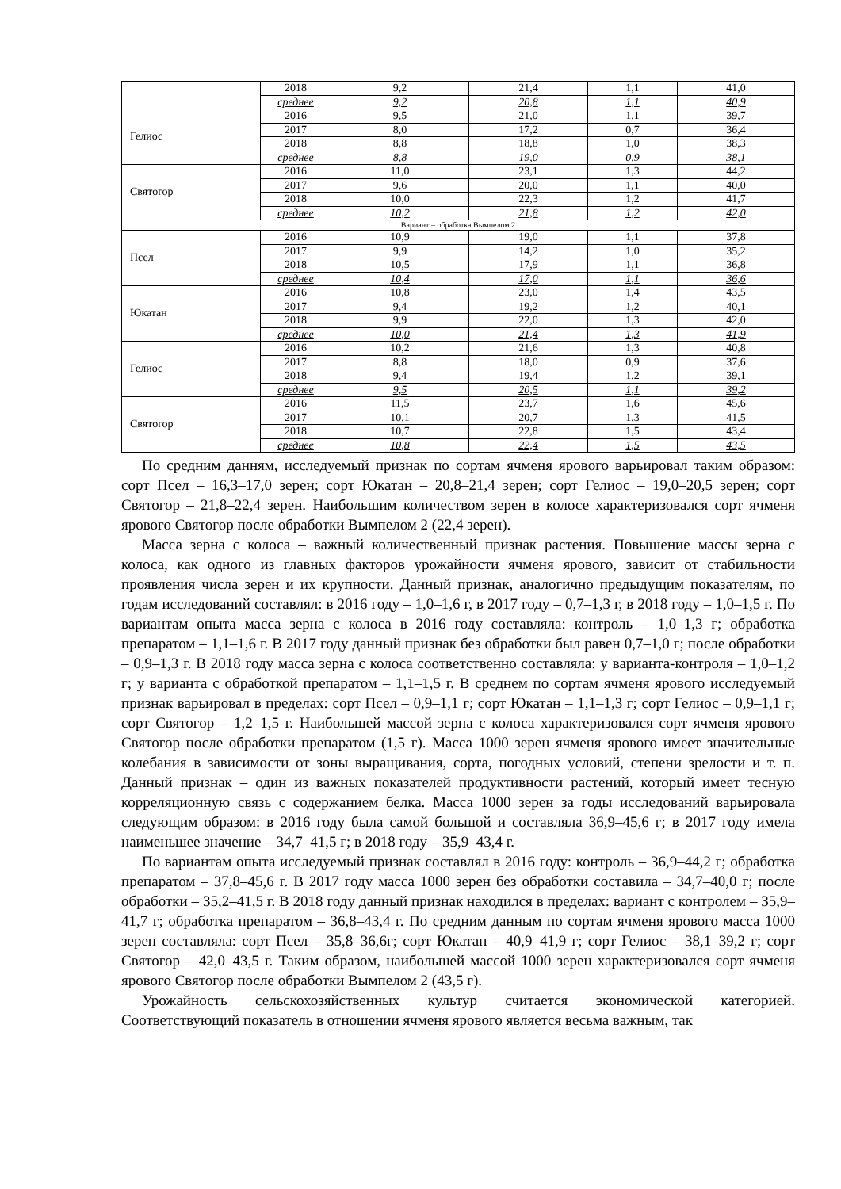| | 2018 | 9,2 | 21,4 | 1,1 | 41,0 |
| | среднее | 9,2 | 20,8 | 1,1 | 40,9 |
| Гелиос | 2016 | 9,5 | 21,0 | 1,1 | 39,7 |
| | 2017 | 8,0 | 17,2 | 0,7 | 36,4 |
| | 2018 | 8,8 | 18,8 | 1,0 | 38,3 |
| | среднее | 8,8 | 19,0 | 0,9 | 38,1 |
| Святогор | 2016 | 11,0 | 23,1 | 1,3 | 44,2 |
| | 2017 | 9,6 | 20,0 | 1,1 | 40,0 |
| | 2018 | 10,0 | 22,3 | 1,2 | 41,7 |
| | среднее | 10,2 | 21,8 | 1,2 | 42,0 |
| Вариант – обработка Вымпелом 2 | | | | | |
| Псел | 2016 | 10,9 | 19,0 | 1,1 | 37,8 |
| | 2017 | 9,9 | 14,2 | 1,0 | 35,2 |
| | 2018 | 10,5 | 17,9 | 1,1 | 36,8 |
| | среднее | 10,4 | 17,0 | 1,1 | 36,6 |
| Юкатан | 2016 | 10,8 | 23,0 | 1,4 | 43,5 |
| | 2017 | 9,4 | 19,2 | 1,2 | 40,1 |
| | 2018 | 9,9 | 22,0 | 1,3 | 42,0 |
| | среднее | 10,0 | 21,4 | 1,3 | 41,9 |
| Гелиос | 2016 | 10,2 | 21,6 | 1,3 | 40,8 |
| | 2017 | 8,8 | 18,0 | 0,9 | 37,6 |
| | 2018 | 9,4 | 19,4 | 1,2 | 39,1 |
| | среднее | 9,5 | 20,5 | 1,1 | 39,2 |
| Святогор | 2016 | 11,5 | 23,7 | 1,6 | 45,6 |
| | 2017 | 10,1 | 20,7 | 1,3 | 41,5 |
| | 2018 | 10,7 | 22,8 | 1,5 | 43,4 |
| | среднее | 10,8 | 22,4 | 1,5 | 43,5 |
По средним данням, исследуемый признак по сортам ячменя ярового варьировал таким образом: сорт Псел – 16,3–17,0 зерен; сорт Юкатан – 20,8–21,4 зерен; сорт Гелиос – 19,0–20,5 зерен; сорт Святогор – 21,8–22,4 зерен. Наибольшим количеством зерен в колосе характеризовался сорт ячменя ярового Святогор после обработки Вымпелом 2 (22,4 зерен).
Масса зерна с колоса – важный количественный признак растения. Повышение массы зерна с колоса, как одного из главных факторов урожайности ячменя ярового, зависит от стабильности проявления числа зерен и их крупности. Данный признак, аналогично предыдущим показателям, по годам исследований составлял: в 2016 году – 1,0–1,6 г, в 2017 году – 0,7–1,3 г, в 2018 году – 1,0–1,5 г. По вариантам опыта масса зерна с колоса в 2016 году составляла: контроль – 1,0–1,3 г; обработка препаратом – 1,1–1,6 г. В 2017 году данный признак без обработки был равен 0,7–1,0 г; после обработки – 0,9–1,3 г. В 2018 году масса зерна с колоса соответственно составляла: у варианта-контроля – 1,0–1,2 г; у варианта с обработкой препаратом – 1,1–1,5 г. В среднем по сортам ячменя ярового исследуемый признак варьировал в пределах: сорт Псел – 0,9–1,1 г; сорт Юкатан – 1,1–1,3 г; сорт Гелиос – 0,9–1,1 г; сорт Святогор – 1,2–1,5 г. Наибольшей массой зерна с колоса характеризовался сорт ячменя ярового Святогор после обработки препаратом (1,5 г). Масса 1000 зерен ячменя ярового имеет значительные колебания в зависимости от зоны выращивания, сорта, погодных условий, степени зрелости и т. п. Данный признак – один из важных показателей продуктивности растений, который имеет тесную корреляционную связь с содержанием белка. Масса 1000 зерен за годы исследований варьировала следующим образом: в 2016 году была самой большой и составляла 36,9–45,6 г; в 2017 году имела наименьшее значение – 34,7–41,5 г; в 2018 году – 35,9–43,4 г.
По вариантам опыта исследуемый признак составлял в 2016 году: контроль – 36,9–44,2 г; обработка препаратом – 37,8–45,6 г. В 2017 году масса 1000 зерен без обработки составила – 34,7–40,0 г; после обработки – 35,2–41,5 г. В 2018 году данный признак находился в пределах: вариант с контролем – 35,9–41,7 г; обработка препаратом – 36,8–43,4 г. По средним данным по сортам ячменя ярового масса 1000 зерен составляла: сорт Псел – 35,8–36,6г; сорт Юкатан – 40,9–41,9 г; сорт Гелиос – 38,1–39,2 г; сорт Святогор – 42,0–43,5 г. Таким образом, наибольшей массой 1000 зерен характеризовался сорт ячменя ярового Святогор после обработки Вымпелом 2 (43,5 г).
Урожайность сельскохозяйственных культур считается экономической категорией. Соответствующий показатель в отношении ячменя ярового является весьма важным, так